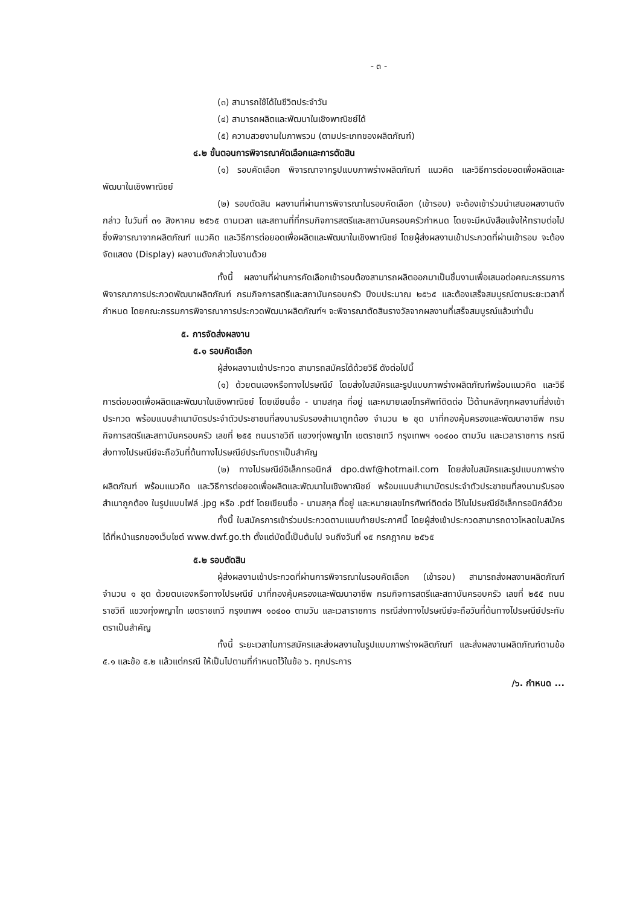- ๓ -
(๓) สามารถใช้ได้ในชีวิตประจำวัน
(๔) สามารถผลิตและพัฒนาในเชิงพาณิชย์ได้
(๕) ความสวยงามในภาพรวม (ตามประเภทของผลิตภัณฑ์)
๔.๒ ขั้นตอนการพิจารณาคัดเลือกและการตัดสิน
(๑) รอบคัดเลือก พิจารณาจากรูปแบบภาพร่างผลิตภัณฑ์ แนวคิด และวิธีการต่อยอดเพื่อผลิตและพัฒนาในเชิงพาณิชย์
(๒) รอบตัดสิน ผลงานที่ผ่านการพิจารณาในรอบคัดเลือก (เข้ารอบ) จะต้องเข้าร่วมนำเสนอผลงานดังกล่าว ในวันที่ ๓๑ สิงหาคม ๒๕๖๕ ตามเวลา และสถานที่ที่กรมกิจการสตรีและสถาบันครอบครัวกำหนด โดยจะมีหนังสือแจ้งให้ทราบต่อไป ซึ่งพิจารณาจากผลิตภัณฑ์ แนวคิด และวิธีการต่อยอดเพื่อผลิตและพัฒนาในเชิงพาณิชย์ โดยผู้ส่งผลงานเข้าประกวดที่ผ่านเข้ารอบ จะต้องจัดแสดง (Display) ผลงานดังกล่าวในงานด้วย
ทั้งนี้ ผลงานที่ผ่านการคัดเลือกเข้ารอบต้องสามารถผลิตออกมาเป็นชิ้นงานเพื่อเสนอต่อคณะกรรมการพิจารณาการประกวดพัฒนาผลิตภัณฑ์ กรมกิจการสตรีและสถาบันครอบครัว ปีงบประมาณ ๒๕๖๕ และต้องเสร็จสมบูรณ์ตามระยะเวลาที่กำหนด โดยคณะกรรมการพิจารณาการประกวดพัฒนาผลิตภัณฑ์ฯ จะพิจารณาตัดสินรางวัลจากผลงานที่เสร็จสมบูรณ์แล้วเท่านั้น
๕. การจัดส่งผลงาน
๕.๑ รอบคัดเลือก
ผู้ส่งผลงานเข้าประกวด สามารถสมัครได้ด้วยวิธี ดังต่อไปนี้
(๑) ด้วยตนเองหรือทางไปรษณีย์ โดยส่งใบสมัครและรูปแบบภาพร่างผลิตภัณฑ์พร้อมแนวคิด และวิธีการต่อยอดเพื่อผลิตและพัฒนาในเชิงพาณิชย์ โดยเขียนชื่อ - นามสกุล ที่อยู่ และหมายเลขโทรศัพท์ติดต่อ ไว้ด้านหลังทุกผลงานที่ส่งเข้าประกวด พร้อมแนบสำเนาบัตรประจำตัวประชาชนที่ลงนามรับรองสำเนาถูกต้อง จำนวน ๒ ชุด มาที่กองคุ้มครองและพัฒนาอาชีพ กรมกิจการสตรีและสถาบันครอบครัว เลขที่ ๒๕๕ ถนนราชวิถี แขวงทุ่งพญาไท เขตราชเทวี กรุงเทพฯ ๑๐๔๐๐ ตามวัน และเวลาราชการ กรณีส่งทางไปรษณีย์จะถือวันที่ต้นทางไปรษณีย์ประทับตราเป็นสำคัญ
(๒) ทางไปรษณีย์อิเล็กทรอนิกส์ dpo.dwf@hotmail.com โดยส่งใบสมัครและรูปแบบภาพร่างผลิตภัณฑ์ พร้อมแนวคิด และวิธีการต่อยอดเพื่อผลิตและพัฒนาในเชิงพาณิชย์ พร้อมแนบสำเนาบัตรประจำตัวประชาชนที่ลงนามรับรองสำเนาถูกต้อง ในรูปแบบไฟล์ .jpg หรือ .pdf โดยเขียนชื่อ - นามสกุล ที่อยู่ และหมายเลขโทรศัพท์ติดต่อ ไว้ในไปรษณีย์อิเล็กทรอนิกส์ด้วย
ทั้งนี้ ใบสมัครการเข้าร่วมประกวดตามแนบท้ายประกาศนี้ โดยผู้ส่งเข้าประกวดสามารถดาวโหลดใบสมัครได้ที่หน้าแรกของเว็บไซต์ www.dwf.go.th ตั้งแต่บัดนี้เป็นต้นไป จนถึงวันที่ ๑๕ กรกฎาคม ๒๕๖๕
๕.๒ รอบตัดสิน
ผู้ส่งผลงานเข้าประกวดที่ผ่านการพิจารณาในรอบคัดเลือก (เข้ารอบ) สามารถส่งผลงานผลิตภัณฑ์ จำนวน ๑ ชุด ด้วยตนเองหรือทางไปรษณีย์ มาที่กองคุ้มครองและพัฒนาอาชีพ กรมกิจการสตรีและสถาบันครอบครัว เลขที่ ๒๕๕ ถนนราชวิถี แขวงทุ่งพญาไท เขตราชเทวี กรุงเทพฯ ๑๐๔๐๐ ตามวัน และเวลาราชการ กรณีส่งทางไปรษณีย์จะถือวันที่ต้นทางไปรษณีย์ประทับตราเป็นสำคัญ
ทั้งนี้ ระยะเวลาในการสมัครและส่งผลงานในรูปแบบภาพร่างผลิตภัณฑ์ และส่งผลงานผลิตภัณฑ์ตามข้อ ๕.๑ และข้อ ๕.๒ แล้วแต่กรณี ให้เป็นไปตามที่กำหนดไว้ในข้อ ๖. ทุกประการ
/๖. กำหนด ...